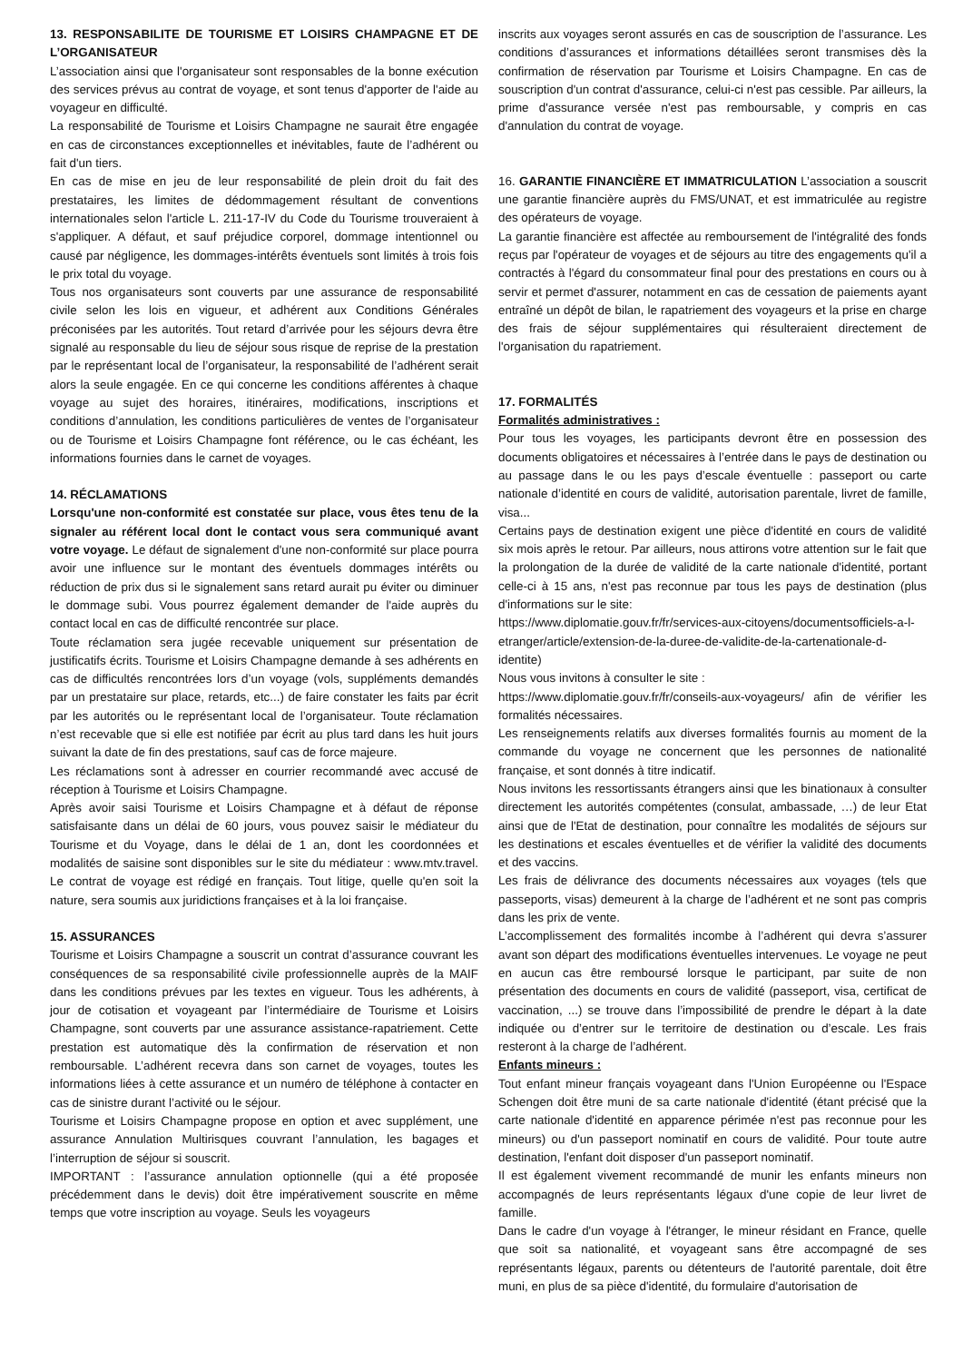13. RESPONSABILITE DE TOURISME ET LOISIRS CHAMPAGNE ET DE L’ORGANISATEUR
L’association ainsi que l'organisateur sont responsables de la bonne exécution des services prévus au contrat de voyage, et sont tenus d'apporter de l'aide au voyageur en difficulté.
La responsabilité de Tourisme et Loisirs Champagne ne saurait être engagée en cas de circonstances exceptionnelles et inévitables, faute de l’adhérent ou fait d'un tiers.
En cas de mise en jeu de leur responsabilité de plein droit du fait des prestataires, les limites de dédommagement résultant de conventions internationales selon l'article L. 211-17-IV du Code du Tourisme trouveraient à s'appliquer. A défaut, et sauf préjudice corporel, dommage intentionnel ou causé par négligence, les dommages-intérêts éventuels sont limités à trois fois le prix total du voyage.
Tous nos organisateurs sont couverts par une assurance de responsabilité civile selon les lois en vigueur, et adhérent aux Conditions Générales préconisées par les autorités. Tout retard d’arrivée pour les séjours devra être signalé au responsable du lieu de séjour sous risque de reprise de la prestation par le représentant local de l’organisateur, la responsabilité de l’adhérent serait alors la seule engagée. En ce qui concerne les conditions afférentes à chaque voyage au sujet des horaires, itinéraires, modifications, inscriptions et conditions d’annulation, les conditions particulières de ventes de l’organisateur ou de Tourisme et Loisirs Champagne font référence, ou le cas échéant, les informations fournies dans le carnet de voyages.
14. RÉCLAMATIONS
Lorsqu'une non-conformité est constatée sur place, vous êtes tenu de la signaler au référent local dont le contact vous sera communiqué avant votre voyage. Le défaut de signalement d'une non-conformité sur place pourra avoir une influence sur le montant des éventuels dommages intérêts ou réduction de prix dus si le signalement sans retard aurait pu éviter ou diminuer le dommage subi. Vous pourrez également demander de l'aide auprès du contact local en cas de difficulté rencontrée sur place.
Toute réclamation sera jugée recevable uniquement sur présentation de justificatifs écrits. Tourisme et Loisirs Champagne demande à ses adhérents en cas de difficultés rencontrées lors d’un voyage (vols, suppléments demandés par un prestataire sur place, retards, etc...) de faire constater les faits par écrit par les autorités ou le représentant local de l’organisateur. Toute réclamation n’est recevable que si elle est notifiée par écrit au plus tard dans les huit jours suivant la date de fin des prestations, sauf cas de force majeure.
Les réclamations sont à adresser en courrier recommandé avec accusé de réception à Tourisme et Loisirs Champagne.
Après avoir saisi Tourisme et Loisirs Champagne et à défaut de réponse satisfaisante dans un délai de 60 jours, vous pouvez saisir le médiateur du Tourisme et du Voyage, dans le délai de 1 an, dont les coordonnées et modalités de saisine sont disponibles sur le site du médiateur : www.mtv.travel. Le contrat de voyage est rédigé en français. Tout litige, quelle qu'en soit la nature, sera soumis aux juridictions françaises et à la loi française.
15. ASSURANCES
Tourisme et Loisirs Champagne a souscrit un contrat d’assurance couvrant les conséquences de sa responsabilité civile professionnelle auprès de la MAIF dans les conditions prévues par les textes en vigueur. Tous les adhérents, à jour de cotisation et voyageant par l’intermédiaire de Tourisme et Loisirs Champagne, sont couverts par une assurance assistance-rapatriement. Cette prestation est automatique dès la confirmation de réservation et non remboursable. L’adhérent recevra dans son carnet de voyages, toutes les informations liées à cette assurance et un numéro de téléphone à contacter en cas de sinistre durant l’activité ou le séjour.
Tourisme et Loisirs Champagne propose en option et avec supplément, une assurance Annulation Multirisques couvrant l’annulation, les bagages et l’interruption de séjour si souscrit.
IMPORTANT : l’assurance annulation optionnelle (qui a été proposée précédemment dans le devis) doit être impérativement souscrite en même temps que votre inscription au voyage. Seuls les voyageurs
inscrits aux voyages seront assurés en cas de souscription de l’assurance. Les conditions d’assurances et informations détaillées seront transmises dès la confirmation de réservation par Tourisme et Loisirs Champagne. En cas de souscription d'un contrat d'assurance, celui-ci n'est pas cessible. Par ailleurs, la prime d'assurance versée n'est pas remboursable, y compris en cas d'annulation du contrat de voyage.
16. GARANTIE FINANCIÈRE ET IMMATRICULATION L’association a souscrit une garantie financière auprès du FMS/UNAT, et est immatriculée au registre des opérateurs de voyage.
La garantie financière est affectée au remboursement de l'intégralité des fonds reçus par l'opérateur de voyages et de séjours au titre des engagements qu'il a contractés à l'égard du consommateur final pour des prestations en cours ou à servir et permet d'assurer, notamment en cas de cessation de paiements ayant entraîné un dépôt de bilan, le rapatriement des voyageurs et la prise en charge des frais de séjour supplémentaires qui résulteraient directement de l'organisation du rapatriement.
17. FORMALITÉS
Formalités administratives :
Pour tous les voyages, les participants devront être en possession des documents obligatoires et nécessaires à l’entrée dans le pays de destination ou au passage dans le ou les pays d’escale éventuelle : passeport ou carte nationale d’identité en cours de validité, autorisation parentale, livret de famille, visa...
Certains pays de destination exigent une pièce d'identité en cours de validité six mois après le retour. Par ailleurs, nous attirons votre attention sur le fait que la prolongation de la durée de validité de la carte nationale d'identité, portant celle-ci à 15 ans, n'est pas reconnue par tous les pays de destination (plus d'informations sur le site:
https://www.diplomatie.gouv.fr/fr/services-aux-citoyens/documentsofficiels-a-l-etranger/article/extension-de-la-duree-de-validite-de-la-cartenationale-d-identite)
Nous vous invitons à consulter le site :
https://www.diplomatie.gouv.fr/fr/conseils-aux-voyageurs/ afin de vérifier les formalités nécessaires.
Les renseignements relatifs aux diverses formalités fournis au moment de la commande du voyage ne concernent que les personnes de nationalité française, et sont donnés à titre indicatif.
Nous invitons les ressortissants étrangers ainsi que les binationaux à consulter directement les autorités compétentes (consulat, ambassade, …) de leur Etat ainsi que de l'Etat de destination, pour connaître les modalités de séjours sur les destinations et escales éventuelles et de vérifier la validité des documents et des vaccins.
Les frais de délivrance des documents nécessaires aux voyages (tels que passeports, visas) demeurent à la charge de l’adhérent et ne sont pas compris dans les prix de vente.
L’accomplissement des formalités incombe à l’adhérent qui devra s’assurer avant son départ des modifications éventuelles intervenues. Le voyage ne peut en aucun cas être remboursé lorsque le participant, par suite de non présentation des documents en cours de validité (passeport, visa, certificat de vaccination, ...) se trouve dans l’impossibilité de prendre le départ à la date indiquée ou d’entrer sur le territoire de destination ou d’escale. Les frais resteront à la charge de l’adhérent.
Enfants mineurs :
Tout enfant mineur français voyageant dans l'Union Européenne ou l'Espace Schengen doit être muni de sa carte nationale d'identité (étant précisé que la carte nationale d'identité en apparence périmée n'est pas reconnue pour les mineurs) ou d'un passeport nominatif en cours de validité. Pour toute autre destination, l'enfant doit disposer d'un passeport nominatif.
Il est également vivement recommandé de munir les enfants mineurs non accompagnés de leurs représentants légaux d'une copie de leur livret de famille.
Dans le cadre d'un voyage à l'étranger, le mineur résidant en France, quelle que soit sa nationalité, et voyageant sans être accompagné de ses représentants légaux, parents ou détenteurs de l'autorité parentale, doit être muni, en plus de sa pièce d'identité, du formulaire d'autorisation de